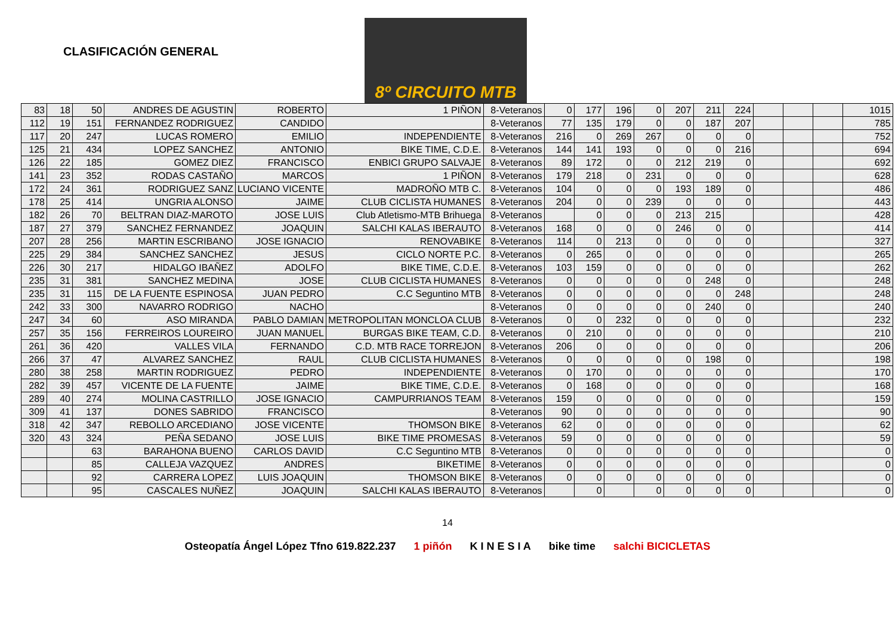CLASIFICACIÓN GENERAL
8º CIRCUITO MTB
| 83 | 18 | 50 | ANDRES DE AGUSTIN | ROBERTO | 1 PIÑON | 8-Veteranos | 0 | 177 | 196 | 0 | 207 | 211 | 224 | | | | 1015 |
| 112 | 19 | 151 | FERNANDEZ RODRIGUEZ | CANDIDO | | 8-Veteranos | 77 | 135 | 179 | 0 | 0 | 187 | 207 | | | | 785 |
| 117 | 20 | 247 | LUCAS ROMERO | EMILIO | INDEPENDIENTE | 8-Veteranos | 216 | 0 | 269 | 267 | 0 | 0 | 0 | | | | 752 |
| 125 | 21 | 434 | LOPEZ SANCHEZ | ANTONIO | BIKE TIME, C.D.E. | 8-Veteranos | 144 | 141 | 193 | 0 | 0 | 0 | 216 | | | | 694 |
| 126 | 22 | 185 | GOMEZ DIEZ | FRANCISCO | ENBICI GRUPO SALVAJE | 8-Veteranos | 89 | 172 | 0 | 0 | 212 | 219 | 0 | | | | 692 |
| 141 | 23 | 352 | RODAS CASTAÑO | MARCOS | 1 PIÑON | 8-Veteranos | 179 | 218 | 0 | 231 | 0 | 0 | 0 | | | | 628 |
| 172 | 24 | 361 | RODRIGUEZ SANZ | LUCIANO VICENTE | MADROÑO MTB C. | 8-Veteranos | 104 | 0 | 0 | 0 | 193 | 189 | 0 | | | | 486 |
| 178 | 25 | 414 | UNGRIA ALONSO | JAIME | CLUB CICLISTA HUMANES | 8-Veteranos | 204 | 0 | 0 | 239 | 0 | 0 | 0 | | | | 443 |
| 182 | 26 | 70 | BELTRAN DIAZ-MAROTO | JOSE LUIS | Club Atletismo-MTB Brihuega | 8-Veteranos | | 0 | 0 | 0 | 213 | 215 | | | | | 428 |
| 187 | 27 | 379 | SANCHEZ FERNANDEZ | JOAQUIN | SALCHI KALAS IBERAUTO | 8-Veteranos | 168 | 0 | 0 | 0 | 246 | 0 | 0 | | | | 414 |
| 207 | 28 | 256 | MARTIN ESCRIBANO | JOSE IGNACIO | RENOVABIKE | 8-Veteranos | 114 | 0 | 213 | 0 | 0 | 0 | 0 | | | | 327 |
| 225 | 29 | 384 | SANCHEZ SANCHEZ | JESUS | CICLO NORTE P.C. | 8-Veteranos | 0 | 265 | 0 | 0 | 0 | 0 | 0 | | | | 265 |
| 226 | 30 | 217 | HIDALGO IBAÑEZ | ADOLFO | BIKE TIME, C.D.E. | 8-Veteranos | 103 | 159 | 0 | 0 | 0 | 0 | 0 | | | | 262 |
| 235 | 31 | 381 | SANCHEZ MEDINA | JOSE | CLUB CICLISTA HUMANES | 8-Veteranos | 0 | 0 | 0 | 0 | 0 | 248 | 0 | | | | 248 |
| 235 | 31 | 115 | DE LA FUENTE ESPINOSA | JUAN PEDRO | C.C Seguntino MTB | 8-Veteranos | 0 | 0 | 0 | 0 | 0 | 0 | 248 | | | | 248 |
| 242 | 33 | 300 | NAVARRO RODRIGO | NACHO | | 8-Veteranos | 0 | 0 | 0 | 0 | 0 | 240 | 0 | | | | 240 |
| 247 | 34 | 60 | ASO MIRANDA | PABLO DAMIAN | METROPOLITAN MONCLOA CLUB | 8-Veteranos | 0 | 0 | 232 | 0 | 0 | 0 | 0 | | | | 232 |
| 257 | 35 | 156 | FERREIROS LOUREIRO | JUAN MANUEL | BURGAS BIKE TEAM, C.D. | 8-Veteranos | 0 | 210 | 0 | 0 | 0 | 0 | 0 | | | | 210 |
| 261 | 36 | 420 | VALLES VILA | FERNANDO | C.D. MTB RACE TORREJON | 8-Veteranos | 206 | 0 | 0 | 0 | 0 | 0 | 0 | | | | 206 |
| 266 | 37 | 47 | ALVAREZ SANCHEZ | RAUL | CLUB CICLISTA HUMANES | 8-Veteranos | 0 | 0 | 0 | 0 | 0 | 198 | 0 | | | | 198 |
| 280 | 38 | 258 | MARTIN RODRIGUEZ | PEDRO | INDEPENDIENTE | 8-Veteranos | 0 | 170 | 0 | 0 | 0 | 0 | 0 | | | | 170 |
| 282 | 39 | 457 | VICENTE DE LA FUENTE | JAIME | BIKE TIME, C.D.E. | 8-Veteranos | 0 | 168 | 0 | 0 | 0 | 0 | 0 | | | | 168 |
| 289 | 40 | 274 | MOLINA CASTRILLO | JOSE IGNACIO | CAMPURRIANOS TEAM | 8-Veteranos | 159 | 0 | 0 | 0 | 0 | 0 | 0 | | | | 159 |
| 309 | 41 | 137 | DONES SABRIDO | FRANCISCO | | 8-Veteranos | 90 | 0 | 0 | 0 | 0 | 0 | 0 | | | | 90 |
| 318 | 42 | 347 | REBOLLO ARCEDIANO | JOSE VICENTE | THOMSON BIKE | 8-Veteranos | 62 | 0 | 0 | 0 | 0 | 0 | 0 | | | | 62 |
| 320 | 43 | 324 | PEÑA SEDANO | JOSE LUIS | BIKE TIME PROMESAS | 8-Veteranos | 59 | 0 | 0 | 0 | 0 | 0 | 0 | | | | 59 |
| | | 63 | BARAHONA BUENO | CARLOS DAVID | C.C Seguntino MTB | 8-Veteranos | 0 | 0 | 0 | 0 | 0 | 0 | 0 | | | | 0 |
| | | 85 | CALLEJA VAZQUEZ | ANDRES | BIKETIME | 8-Veteranos | 0 | 0 | 0 | 0 | 0 | 0 | 0 | | | | 0 |
| | | 92 | CARRERA LOPEZ | LUIS JOAQUIN | THOMSON BIKE | 8-Veteranos | 0 | 0 | 0 | 0 | 0 | 0 | 0 | | | | 0 |
| | | 95 | CASCALES NUÑEZ | JOAQUIN | SALCHI KALAS IBERAUTO | 8-Veteranos | | 0 | | 0 | 0 | 0 | 0 | | | | 0 |
14
Osteopatía Ángel López Tfno 619.822.237 1 piñón K I N E S I A bike time salchi BICICLETAS